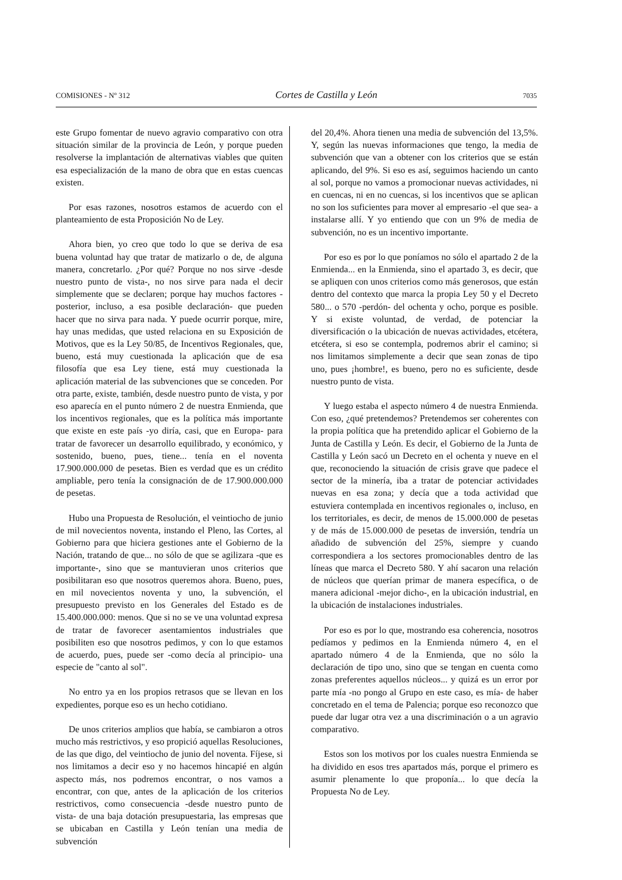COMISIONES - Nº 312 Cortes de Castilla y León 7035
este Grupo fomentar de nuevo agravio comparativo con otra situación similar de la provincia de León, y porque pueden resolverse la implantación de alternativas viables que quiten esa especialización de la mano de obra que en estas cuencas existen.
Por esas razones, nosotros estamos de acuerdo con el planteamiento de esta Proposición No de Ley.
Ahora bien, yo creo que todo lo que se deriva de esa buena voluntad hay que tratar de matizarlo o de, de alguna manera, concretarlo. ¿Por qué? Porque no nos sirve -desde nuestro punto de vista-, no nos sirve para nada el decir simplemente que se declaren; porque hay muchos factores -posterior, incluso, a esa posible declaración- que pueden hacer que no sirva para nada. Y puede ocurrir porque, mire, hay unas medidas, que usted relaciona en su Exposición de Motivos, que es la Ley 50/85, de Incentivos Regionales, que, bueno, está muy cuestionada la aplicación que de esa filosofía que esa Ley tiene, está muy cuestionada la aplicación material de las subvenciones que se conceden. Por otra parte, existe, también, desde nuestro punto de vista, y por eso aparecía en el punto número 2 de nuestra Enmienda, que los incentivos regionales, que es la política más importante que existe en este país -yo diría, casi, que en Europa- para tratar de favorecer un desarrollo equilibrado, y económico, y sostenido, bueno, pues, tiene... tenía en el noventa 17.900.000.000 de pesetas. Bien es verdad que es un crédito ampliable, pero tenía la consignación de de 17.900.000.000 de pesetas.
Hubo una Propuesta de Resolución, el veintiocho de junio de mil novecientos noventa, instando el Pleno, las Cortes, al Gobierno para que hiciera gestiones ante el Gobierno de la Nación, tratando de que... no sólo de que se agilizara -que es importante-, sino que se mantuvieran unos criterios que posibilitaran eso que nosotros queremos ahora. Bueno, pues, en mil novecientos noventa y uno, la subvención, el presupuesto previsto en los Generales del Estado es de 15.400.000.000: menos. Que si no se ve una voluntad expresa de tratar de favorecer asentamientos industriales que posibiliten eso que nosotros pedimos, y con lo que estamos de acuerdo, pues, puede ser -como decía al principio- una especie de "canto al sol".
No entro ya en los propios retrasos que se llevan en los expedientes, porque eso es un hecho cotidiano.
De unos criterios amplios que había, se cambiaron a otros mucho más restrictivos, y eso propició aquellas Resoluciones, de las que digo, del veintiocho de junio del noventa. Fíjese, si nos limitamos a decir eso y no hacemos hincapié en algún aspecto más, nos podremos encontrar, o nos vamos a encontrar, con que, antes de la aplicación de los criterios restrictivos, como consecuencia -desde nuestro punto de vista- de una baja dotación presupuestaria, las empresas que se ubicaban en Castilla y León tenían una media de subvención
del 20,4%. Ahora tienen una media de subvención del 13,5%. Y, según las nuevas informaciones que tengo, la media de subvención que van a obtener con los criterios que se están aplicando, del 9%. Si eso es así, seguimos haciendo un canto al sol, porque no vamos a promocionar nuevas actividades, ni en cuencas, ni en no cuencas, si los incentivos que se aplican no son los suficientes para mover al empresario -el que sea- a instalarse allí. Y yo entiendo que con un 9% de media de subvención, no es un incentivo importante.
Por eso es por lo que poníamos no sólo el apartado 2 de la Enmienda... en la Enmienda, sino el apartado 3, es decir, que se apliquen con unos criterios como más generosos, que están dentro del contexto que marca la propia Ley 50 y el Decreto 580... o 570 -perdón- del ochenta y ocho, porque es posible. Y si existe voluntad, de verdad, de potenciar la diversificación o la ubicación de nuevas actividades, etcétera, etcétera, si eso se contempla, podremos abrir el camino; si nos limitamos simplemente a decir que sean zonas de tipo uno, pues ¡hombre!, es bueno, pero no es suficiente, desde nuestro punto de vista.
Y luego estaba el aspecto número 4 de nuestra Enmienda. Con eso, ¿qué pretendemos? Pretendemos ser coherentes con la propia política que ha pretendido aplicar el Gobierno de la Junta de Castilla y León. Es decir, el Gobierno de la Junta de Castilla y León sacó un Decreto en el ochenta y nueve en el que, reconociendo la situación de crisis grave que padece el sector de la minería, iba a tratar de potenciar actividades nuevas en esa zona; y decía que a toda actividad que estuviera contemplada en incentivos regionales o, incluso, en los territoriales, es decir, de menos de 15.000.000 de pesetas y de más de 15.000.000 de pesetas de inversión, tendría un añadido de subvención del 25%, siempre y cuando correspondiera a los sectores promocionables dentro de las líneas que marca el Decreto 580. Y ahí sacaron una relación de núcleos que querían primar de manera específica, o de manera adicional -mejor dicho-, en la ubicación industrial, en la ubicación de instalaciones industriales.
Por eso es por lo que, mostrando esa coherencia, nosotros pedíamos y pedimos en la Enmienda número 4, en el apartado número 4 de la Enmienda, que no sólo la declaración de tipo uno, sino que se tengan en cuenta como zonas preferentes aquellos núcleos... y quizá es un error por parte mía -no pongo al Grupo en este caso, es mía- de haber concretado en el tema de Palencia; porque eso reconozco que puede dar lugar otra vez a una discriminación o a un agravio comparativo.
Estos son los motivos por los cuales nuestra Enmienda se ha dividido en esos tres apartados más, porque el primero es asumir plenamente lo que proponía... lo que decía la Propuesta No de Ley.